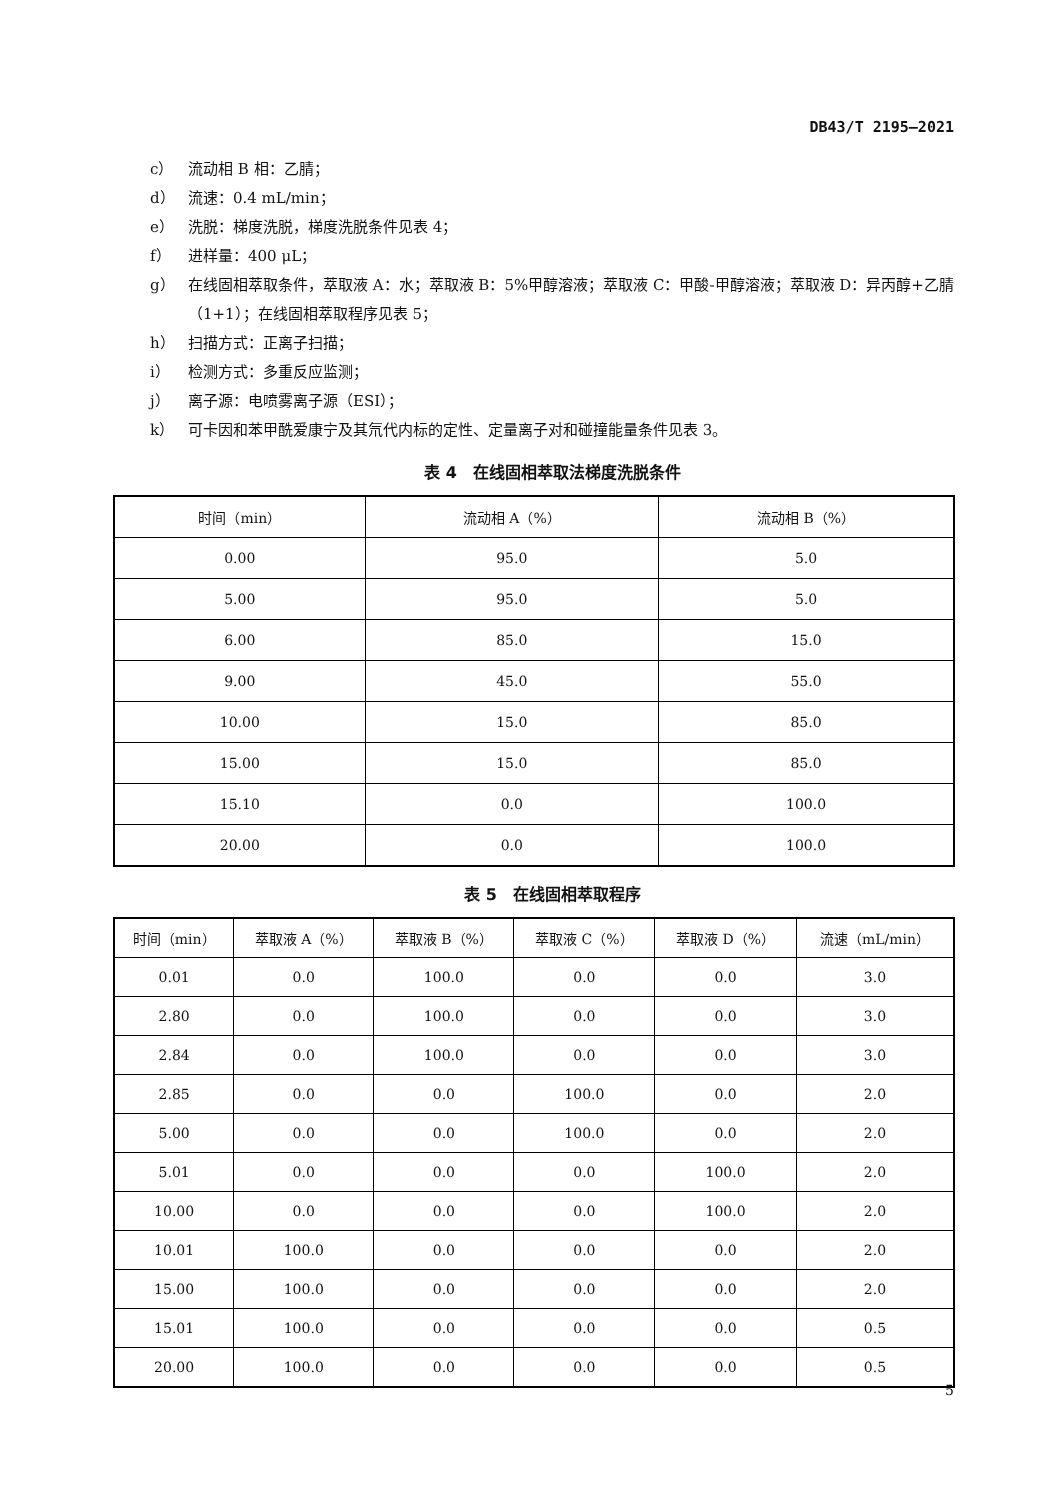DB43/T 2195—2021
c） 流动相 B 相：乙腈；
d） 流速：0.4 mL/min；
e） 洗脱：梯度洗脱，梯度洗脱条件见表 4；
f） 进样量：400 μL；
g） 在线固相萃取条件，萃取液 A：水；萃取液 B：5%甲醇溶液；萃取液 C：甲酸-甲醇溶液；萃取液 D：异丙醇+乙腈（1+1）；在线固相萃取程序见表 5；
h） 扫描方式：正离子扫描；
i） 检测方式：多重反应监测；
j） 离子源：电喷雾离子源（ESI）；
k） 可卡因和苯甲酰爱康宁及其氘代内标的定性、定量离子对和碰撞能量条件见表 3。
表 4　在线固相萃取法梯度洗脱条件
| 时间（min） | 流动相 A（%） | 流动相 B（%） |
| --- | --- | --- |
| 0.00 | 95.0 | 5.0 |
| 5.00 | 95.0 | 5.0 |
| 6.00 | 85.0 | 15.0 |
| 9.00 | 45.0 | 55.0 |
| 10.00 | 15.0 | 85.0 |
| 15.00 | 15.0 | 85.0 |
| 15.10 | 0.0 | 100.0 |
| 20.00 | 0.0 | 100.0 |
表 5　在线固相萃取程序
| 时间（min） | 萃取液 A（%） | 萃取液 B（%） | 萃取液 C（%） | 萃取液 D（%） | 流速（mL/min） |
| --- | --- | --- | --- | --- | --- |
| 0.01 | 0.0 | 100.0 | 0.0 | 0.0 | 3.0 |
| 2.80 | 0.0 | 100.0 | 0.0 | 0.0 | 3.0 |
| 2.84 | 0.0 | 100.0 | 0.0 | 0.0 | 3.0 |
| 2.85 | 0.0 | 0.0 | 100.0 | 0.0 | 2.0 |
| 5.00 | 0.0 | 0.0 | 100.0 | 0.0 | 2.0 |
| 5.01 | 0.0 | 0.0 | 0.0 | 100.0 | 2.0 |
| 10.00 | 0.0 | 0.0 | 0.0 | 100.0 | 2.0 |
| 10.01 | 100.0 | 0.0 | 0.0 | 0.0 | 2.0 |
| 15.00 | 100.0 | 0.0 | 0.0 | 0.0 | 2.0 |
| 15.01 | 100.0 | 0.0 | 0.0 | 0.0 | 0.5 |
| 20.00 | 100.0 | 0.0 | 0.0 | 0.0 | 0.5 |
5